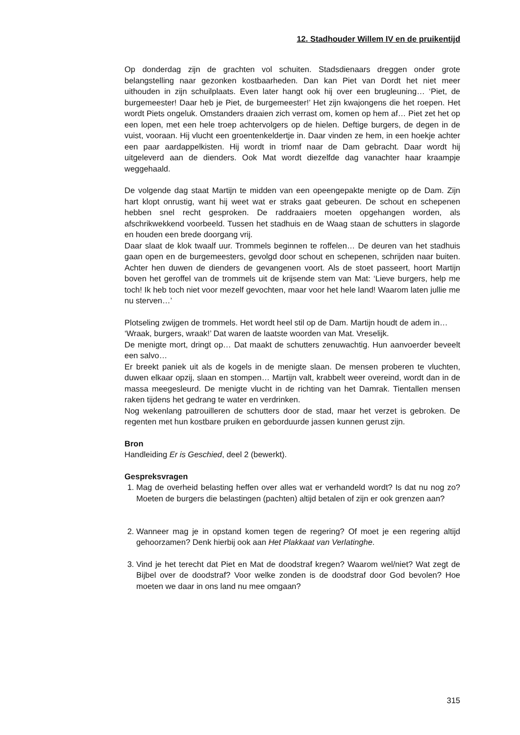12. Stadhouder Willem IV en de pruikentijd
Op donderdag zijn de grachten vol schuiten. Stadsdienaars dreggen onder grote belangstelling naar gezonken kostbaarheden. Dan kan Piet van Dordt het niet meer uithouden in zijn schuilplaats. Even later hangt ook hij over een brugleuning… ‘Piet, de burgemeester! Daar heb je Piet, de burgemeester!’ Het zijn kwajongens die het roepen. Het wordt Piets ongeluk. Omstanders draaien zich verrast om, komen op hem af… Piet zet het op een lopen, met een hele troep achtervolgers op de hielen. Deftige burgers, de degen in de vuist, vooraan. Hij vlucht een groentenkeldertje in. Daar vinden ze hem, in een hoekje achter een paar aardappelkisten. Hij wordt in triomf naar de Dam gebracht. Daar wordt hij uitgeleverd aan de dienders. Ook Mat wordt diezelfde dag vanachter haar kraampje weggehaald.
De volgende dag staat Martijn te midden van een opeengepakte menigte op de Dam. Zijn hart klopt onrustig, want hij weet wat er straks gaat gebeuren. De schout en schepenen hebben snel recht gesproken. De raddraaiers moeten opgehangen worden, als afschrikwekkend voorbeeld. Tussen het stadhuis en de Waag staan de schutters in slagorde en houden een brede doorgang vrij.
Daar slaat de klok twaalf uur. Trommels beginnen te roffelen… De deuren van het stadhuis gaan open en de burgemeesters, gevolgd door schout en schepenen, schrijden naar buiten. Achter hen duwen de dienders de gevangenen voort. Als de stoet passeert, hoort Martijn boven het geroffel van de trommels uit de krijsende stem van Mat: ‘Lieve burgers, help me toch! Ik heb toch niet voor mezelf gevochten, maar voor het hele land! Waarom laten jullie me nu sterven…’
Plotseling zwijgen de trommels. Het wordt heel stil op de Dam. Martijn houdt de adem in…
‘Wraak, burgers, wraak!’ Dat waren de laatste woorden van Mat. Vreselijk.
De menigte mort, dringt op… Dat maakt de schutters zenuwachtig. Hun aanvoerder beveelt een salvo…
Er breekt paniek uit als de kogels in de menigte slaan. De mensen proberen te vluchten, duwen elkaar opzij, slaan en stompen… Martijn valt, krabbelt weer overeind, wordt dan in de massa meegesleurd. De menigte vlucht in de richting van het Damrak. Tientallen mensen raken tijdens het gedrang te water en verdrinken.
Nog wekenlang patrouilleren de schutters door de stad, maar het verzet is gebroken. De regenten met hun kostbare pruiken en geborduurde jassen kunnen gerust zijn.
Bron
Handleiding Er is Geschied, deel 2 (bewerkt).
Gespreksvragen
1. Mag de overheid belasting heffen over alles wat er verhandeld wordt? Is dat nu nog zo? Moeten de burgers die belastingen (pachten) altijd betalen of zijn er ook grenzen aan?
2. Wanneer mag je in opstand komen tegen de regering? Of moet je een regering altijd gehoorzamen? Denk hierbij ook aan Het Plakkaat van Verlatinghe.
3. Vind je het terecht dat Piet en Mat de doodstraf kregen? Waarom wel/niet? Wat zegt de Bijbel over de doodstraf? Voor welke zonden is de doodstraf door God bevolen? Hoe moeten we daar in ons land nu mee omgaan?
315